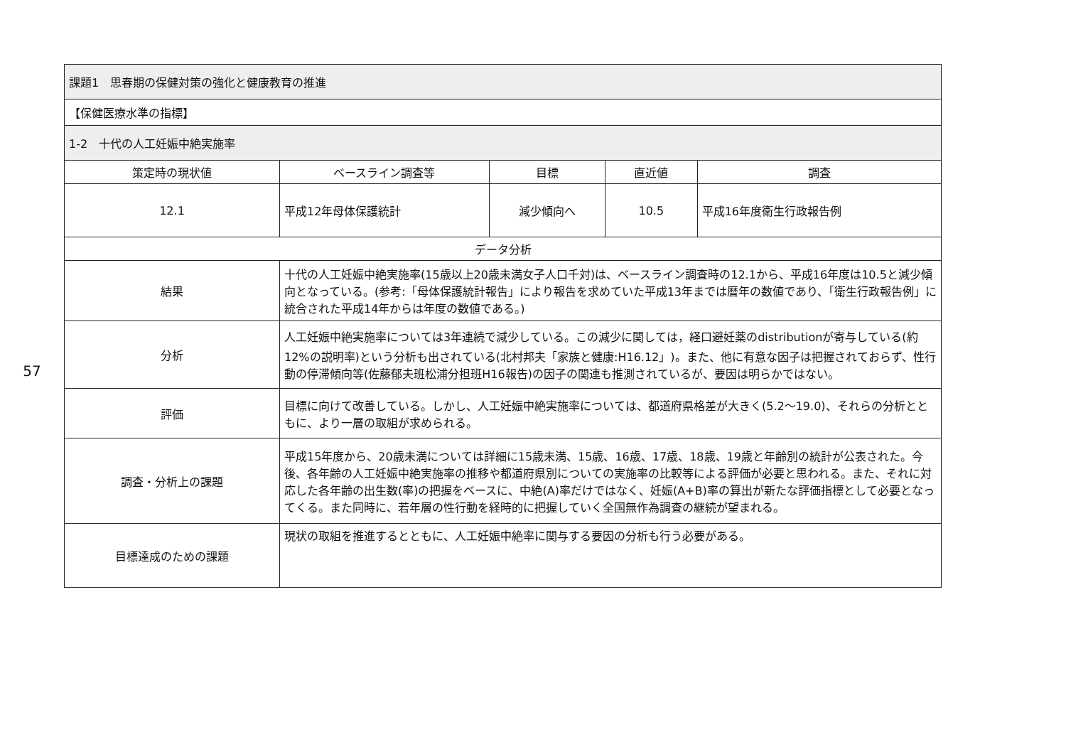57
| 課題1 思春期の保健対策の強化と健康教育の推進 | | | | |
| 【保健医療水準の指標】 | | | | |
| 1-2 十代の人工妊娠中絶実施率 | | | | |
| 策定時の現状値 | ベースライン調査等 | 目標 | 直近値 | 調査 |
| 12.1 | 平成12年母体保護統計 | 減少傾向へ | 10.5 | 平成16年度衛生行政報告例 |
| データ分析 | | | | |
| 結果 | 十代の人工妊娠中絶実施率(15歳以上20歳未満女子人口千対)は、ベースライン調査時の12.1から、平成16年度は10.5と減少傾向となっている。(参考:「母体保護統計報告」により報告を求めていた平成13年までは暦年の数値であり、「衛生行政報告例」に統合された平成14年からは年度の数値である。) | | | |
| 分析 | 人工妊娠中絶実施率については3年連続で減少している。この減少に関しては，経口避妊薬のdistributionが寄与している(約12%の説明率)という分析も出されている(北村邦夫「家族と健康:H16.12」)。また、他に有意な因子は把握されておらず、性行動の停滞傾向等(佐藤郁夫班松浦分担班H16報告)の因子の関連も推測されているが、要因は明らかではない。 | | | |
| 評価 | 目標に向けて改善している。しかし、人工妊娠中絶実施率については、都道府県格差が大きく(5.2～19.0)、それらの分析とともに、より一層の取組が求められる。 | | | |
| 調査・分析上の課題 | 平成15年度から、20歳未満については詳細に15歳未満、15歳、16歳、17歳、18歳、19歳と年齢別の統計が公表された。今後、各年齢の人工妊娠中絶実施率の推移や都道府県別についての実施率の比較等による評価が必要と思われる。また、それに対応した各年齢の出生数(率)の把握をベースに、中絶(A)率だけではなく、妊娠(A+B)率の算出が新たな評価指標として必要となってくる。また同時に、若年層の性行動を経時的に把握していく全国無作為調査の継続が望まれる。 | | | |
| 目標達成のための課題 | 現状の取組を推進するとともに、人工妊娠中絶率に関与する要因の分析も行う必要がある。 | | | |